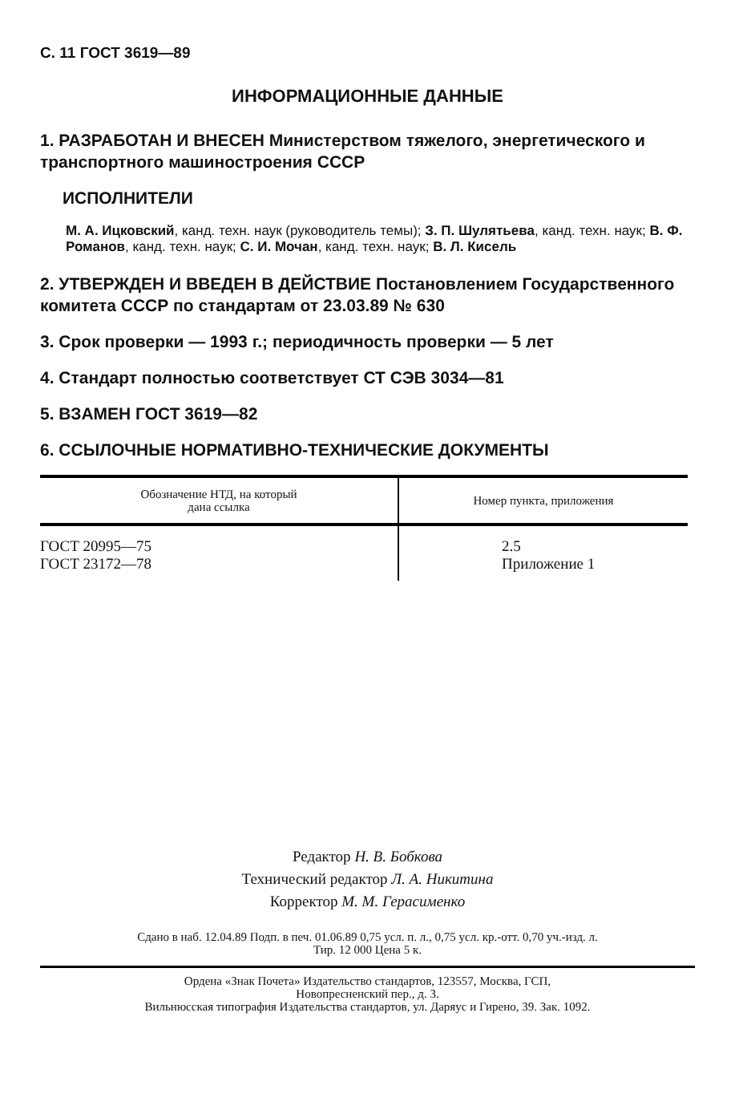С. 11 ГОСТ 3619—89
ИНФОРМАЦИОННЫЕ ДАННЫЕ
1. РАЗРАБОТАН И ВНЕСЕН Министерством тяжелого, энергетического и транспортного машиностроения СССР
ИСПОЛНИТЕЛИ
М. А. Ицковский, канд. техн. наук (руководитель темы); З. П. Шулятьева, канд. техн. наук; В. Ф. Романов, канд. техн. наук; С. И. Мочан, канд. техн. наук; В. Л. Кисель
2. УТВЕРЖДЕН И ВВЕДЕН В ДЕЙСТВИЕ Постановлением Государственного комитета СССР по стандартам от 23.03.89 № 630
3. Срок проверки — 1993 г.; периодичность проверки — 5 лет
4. Стандарт полностью соответствует СТ СЭВ 3034—81
5. ВЗАМЕН ГОСТ 3619—82
6. ССЫЛОЧНЫЕ НОРМАТИВНО-ТЕХНИЧЕСКИЕ ДОКУМЕНТЫ
| Обозначение НТД, на который дана ссылка | Номер пункта, приложения |
| --- | --- |
| ГОСТ 20995—75 ГОСТ 23172—78 | 2.5 Приложение 1 |
Редактор Н. В. Бобкова
Технический редактор Л. А. Никитина
Корректор М. М. Герасименко
Сдано в наб. 12.04.89 Подп. в печ. 01.06.89 0,75 усл. п. л., 0,75 усл. кр.-отт. 0,70 уч.-изд. л.
Тир. 12 000 Цена 5 к.
Ордена «Знак Почета» Издательство стандартов, 123557, Москва, ГСП,
Новопресненский пер., д. 3.
Вильнюсская типография Издательства стандартов, ул. Даряус и Гирено, 39. Зак. 1092.